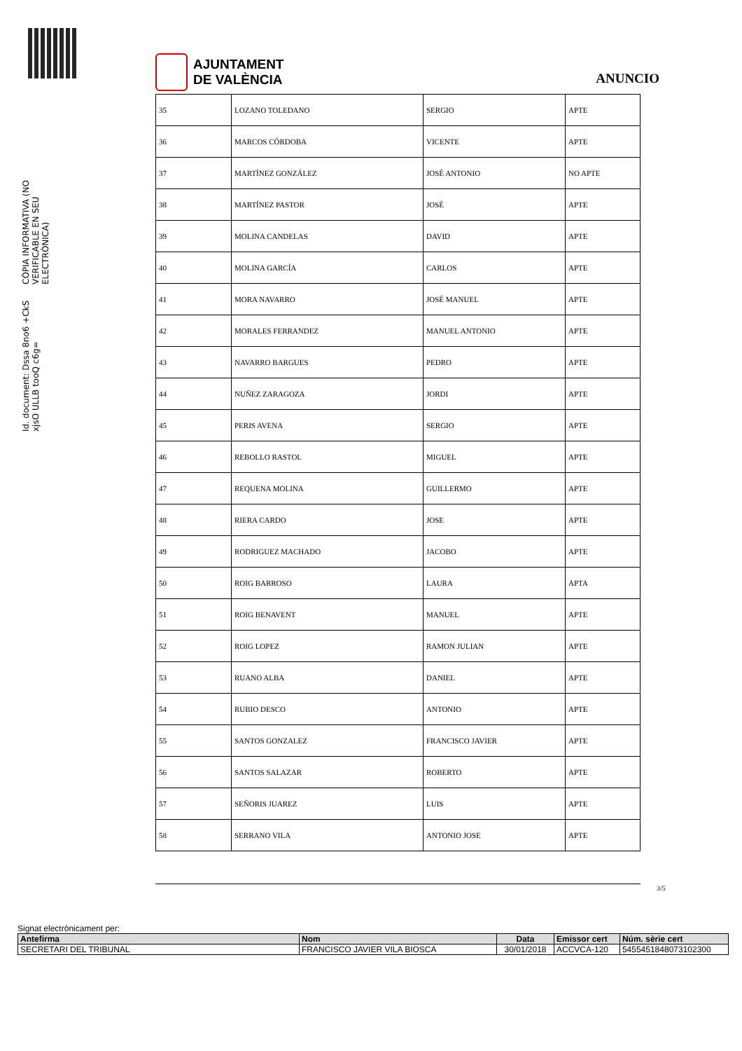Id. document: Dssa 8no6 +CkS xjsO ULLB tooQ c6g=
CÒPIA INFORMATIVA (NO VERIFICABLE EN SEU ELECTRÒNICA)
AJUNTAMENT
DE VALÈNCIA
ANUNCIO
| 35 | LOZANO TOLEDANO | SERGIO | APTE |
| 36 | MARCOS CÓRDOBA | VICENTE | APTE |
| 37 | MARTÍNEZ GONZÁLEZ | JOSÉ ANTONIO | NO APTE |
| 38 | MARTÍNEZ PASTOR | JOSÉ | APTE |
| 39 | MOLINA CANDELAS | DAVID | APTE |
| 40 | MOLINA GARCÍA | CARLOS | APTE |
| 41 | MORA NAVARRO | JOSÉ MANUEL | APTE |
| 42 | MORALES FERRANDEZ | MANUEL ANTONIO | APTE |
| 43 | NAVARRO BARGUES | PEDRO | APTE |
| 44 | NUÑEZ ZARAGOZA | JORDI | APTE |
| 45 | PERIS AVENA | SERGIO | APTE |
| 46 | REBOLLO RASTOL | MIGUEL | APTE |
| 47 | REQUENA MOLINA | GUILLERMO | APTE |
| 48 | RIERA CARDO | JOSE | APTE |
| 49 | RODRIGUEZ MACHADO | JACOBO | APTE |
| 50 | ROIG BARROSO | LAURA | APTA |
| 51 | ROIG BENAVENT | MANUEL | APTE |
| 52 | ROIG LOPEZ | RAMON JULIAN | APTE |
| 53 | RUANO ALBA | DANIEL | APTE |
| 54 | RUBIO DESCO | ANTONIO | APTE |
| 55 | SANTOS GONZALEZ | FRANCISCO JAVIER | APTE |
| 56 | SANTOS SALAZAR | ROBERTO | APTE |
| 57 | SEÑORIS JUAREZ | LUIS | APTE |
| 58 | SERRANO VILA | ANTONIO JOSE | APTE |
3/5
Signat electrònicament per:
| Antefirma | Nom | Data | Emissor cert | Núm. sèrie cert |
| --- | --- | --- | --- | --- |
| SECRETARI DEL TRIBUNAL | FRANCISCO JAVIER VILA BIOSCA | 30/01/2018 | ACCVCA-120 | 5455451848073102300 |